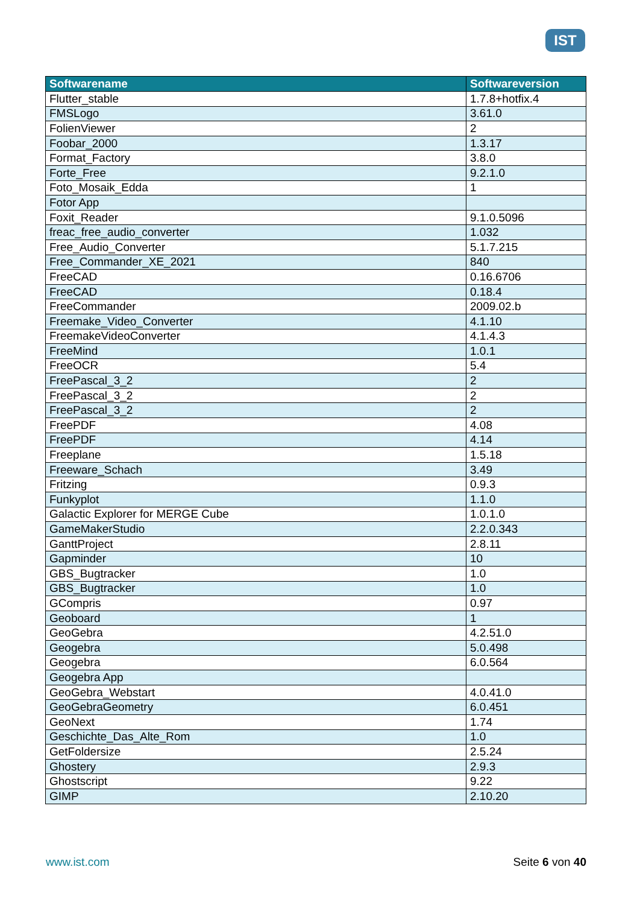IST
| Softwarename | Softwareversion |
| --- | --- |
| Flutter_stable | 1.7.8+hotfix.4 |
| FMSLogo | 3.61.0 |
| FolienViewer | 2 |
| Foobar_2000 | 1.3.17 |
| Format_Factory | 3.8.0 |
| Forte_Free | 9.2.1.0 |
| Foto_Mosaik_Edda | 1 |
| Fotor App | |
| Foxit_Reader | 9.1.0.5096 |
| freac_free_audio_converter | 1.032 |
| Free_Audio_Converter | 5.1.7.215 |
| Free_Commander_XE_2021 | 840 |
| FreeCAD | 0.16.6706 |
| FreeCAD | 0.18.4 |
| FreeCommander | 2009.02.b |
| Freemake_Video_Converter | 4.1.10 |
| FreemakeVideoConverter | 4.1.4.3 |
| FreeMind | 1.0.1 |
| FreeOCR | 5.4 |
| FreePascal_3_2 | 2 |
| FreePascal_3_2 | 2 |
| FreePascal_3_2 | 2 |
| FreePDF | 4.08 |
| FreePDF | 4.14 |
| Freeplane | 1.5.18 |
| Freeware_Schach | 3.49 |
| Fritzing | 0.9.3 |
| Funkyplot | 1.1.0 |
| Galactic Explorer for MERGE Cube | 1.0.1.0 |
| GameMakerStudio | 2.2.0.343 |
| GanttProject | 2.8.11 |
| Gapminder | 10 |
| GBS_Bugtracker | 1.0 |
| GBS_Bugtracker | 1.0 |
| GCompris | 0.97 |
| Geoboard | 1 |
| GeoGebra | 4.2.51.0 |
| Geogebra | 5.0.498 |
| Geogebra | 6.0.564 |
| Geogebra App | |
| GeoGebra_Webstart | 4.0.41.0 |
| GeoGebraGeometry | 6.0.451 |
| GeoNext | 1.74 |
| Geschichte_Das_Alte_Rom | 1.0 |
| GetFoldersize | 2.5.24 |
| Ghostery | 2.9.3 |
| Ghostscript | 9.22 |
| GIMP | 2.10.20 |
www.ist.com Seite 6 von 40